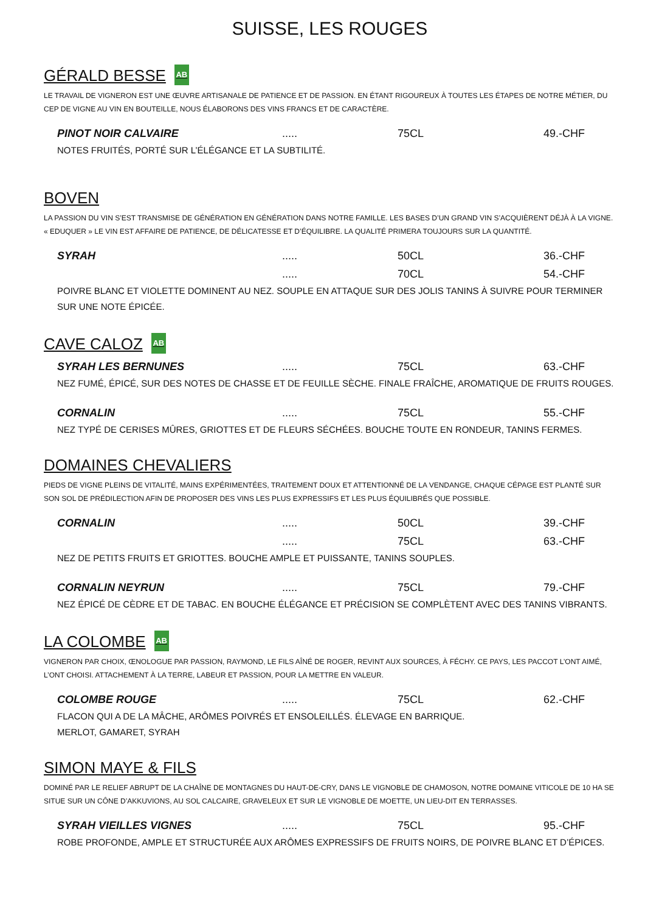SUISSE, LES ROUGES
GÉRALD BESSE AB
LE TRAVAIL DE VIGNERON EST UNE ŒUVRE ARTISANALE DE PATIENCE ET DE PASSION. EN ÉTANT RIGOUREUX À TOUTES LES ÉTAPES DE NOTRE MÉTIER, DU CEP DE VIGNE AU VIN EN BOUTEILLE, NOUS ÉLABORONS DES VINS FRANCS ET DE CARACTÈRE.
PINOT NOIR CALVAIRE..... 75CL 49.-CHF
NOTES FRUITÉS, PORTÉ SUR L’ÉLÉGANCE ET LA SUBTILITÉ.
BOVEN
LA PASSION DU VIN S’EST TRANSMISE DE GÉNÉRATION EN GÉNÉRATION DANS NOTRE FAMILLE. LES BASES D’UN GRAND VIN S’ACQUIÈRENT DÉJÀ À LA VIGNE. « EDUQUER » LE VIN EST AFFAIRE DE PATIENCE, DE DÉLICATESSE ET D’ÉQUILIBRE. LA QUALITÉ PRIMERA TOUJOURS SUR LA QUANTITÉ.
SYRAH..... 50CL 36.-CHF
..... 70CL 54.-CHF
POIVRE BLANC ET VIOLETTE DOMINENT AU NEZ. SOUPLE EN ATTAQUE SUR DES JOLIS TANINS À SUIVRE POUR TERMINER SUR UNE NOTE ÉPICÉE.
CAVE CALOZ AB
SYRAH LES BERNUNES..... 75CL 63.-CHF
NEZ FUMÉ, ÉPICÉ, SUR DES NOTES DE CHASSE ET DE FEUILLE SÈCHE. FINALE FRAÎCHE, AROMATIQUE DE FRUITS ROUGES.
CORNALIN..... 75CL 55.-CHF
NEZ TYPÉ DE CERISES MÛRES, GRIOTTES ET DE FLEURS SÉCHÉES. BOUCHE TOUTE EN RONDEUR, TANINS FERMES.
DOMAINES CHEVALIERS
PIEDS DE VIGNE PLEINS DE VITALITÉ, MAINS EXPÉRIMENTÉES, TRAITEMENT DOUX ET ATTENTIONNÉ DE LA VENDANGE, CHAQUE CÉPAGE EST PLANTÉ SUR SON SOL DE PRÉDILECTION AFIN DE PROPOSER DES VINS LES PLUS EXPRESSIFS ET LES PLUS ÉQUILIBRÉS QUE POSSIBLE.
CORNALIN..... 50CL 39.-CHF
..... 75CL 63.-CHF
NEZ DE PETITS FRUITS ET GRIOTTES. BOUCHE AMPLE ET PUISSANTE, TANINS SOUPLES.
CORNALIN NEYRUN..... 75CL 79.-CHF
NEZ ÉPICÉ DE CÈDRE ET DE TABAC. EN BOUCHE ÉLÉGANCE ET PRÉCISION SE COMPLÈTENT AVEC DES TANINS VIBRANTS.
LA COLOMBE AB
VIGNERON PAR CHOIX, ŒNOLOGUE PAR PASSION, RAYMOND, LE FILS AÎNÉ DE ROGER, REVINT AUX SOURCES, À FÉCHY. CE PAYS, LES PACCOT L’ONT AIMÉ, L’ONT CHOISI. ATTACHEMENT À LA TERRE, LABEUR ET PASSION, POUR LA METTRE EN VALEUR.
COLOMBE ROUGE..... 75CL 62.-CHF
FLACON QUI A DE LA MÂCHE, ARÔMES POIVRÉS ET ENSOLEILLÉS. ÉLEVAGE EN BARRIQUE.
MERLOT, GAMARET, SYRAH
SIMON MAYE & FILS
DOMINÉ PAR LE RELIEF ABRUPT DE LA CHAÎNE DE MONTAGNES DU HAUT-DE-CRY, DANS LE VIGNOBLE DE CHAMOSON, NOTRE DOMAINE VITICOLE DE 10 HA SE SITUE SUR UN CÔNE D’AKKUVIONS, AU SOL CALCAIRE, GRAVELEUX ET SUR LE VIGNOBLE DE MOETTE, UN LIEU-DIT EN TERRASSES.
SYRAH VIEILLES VIGNES..... 75CL 95.-CHF
ROBE PROFONDE, AMPLE ET STRUCTURÉE AUX ARÔMES EXPRESSIFS DE FRUITS NOIRS, DE POIVRE BLANC ET D’ÉPICES.